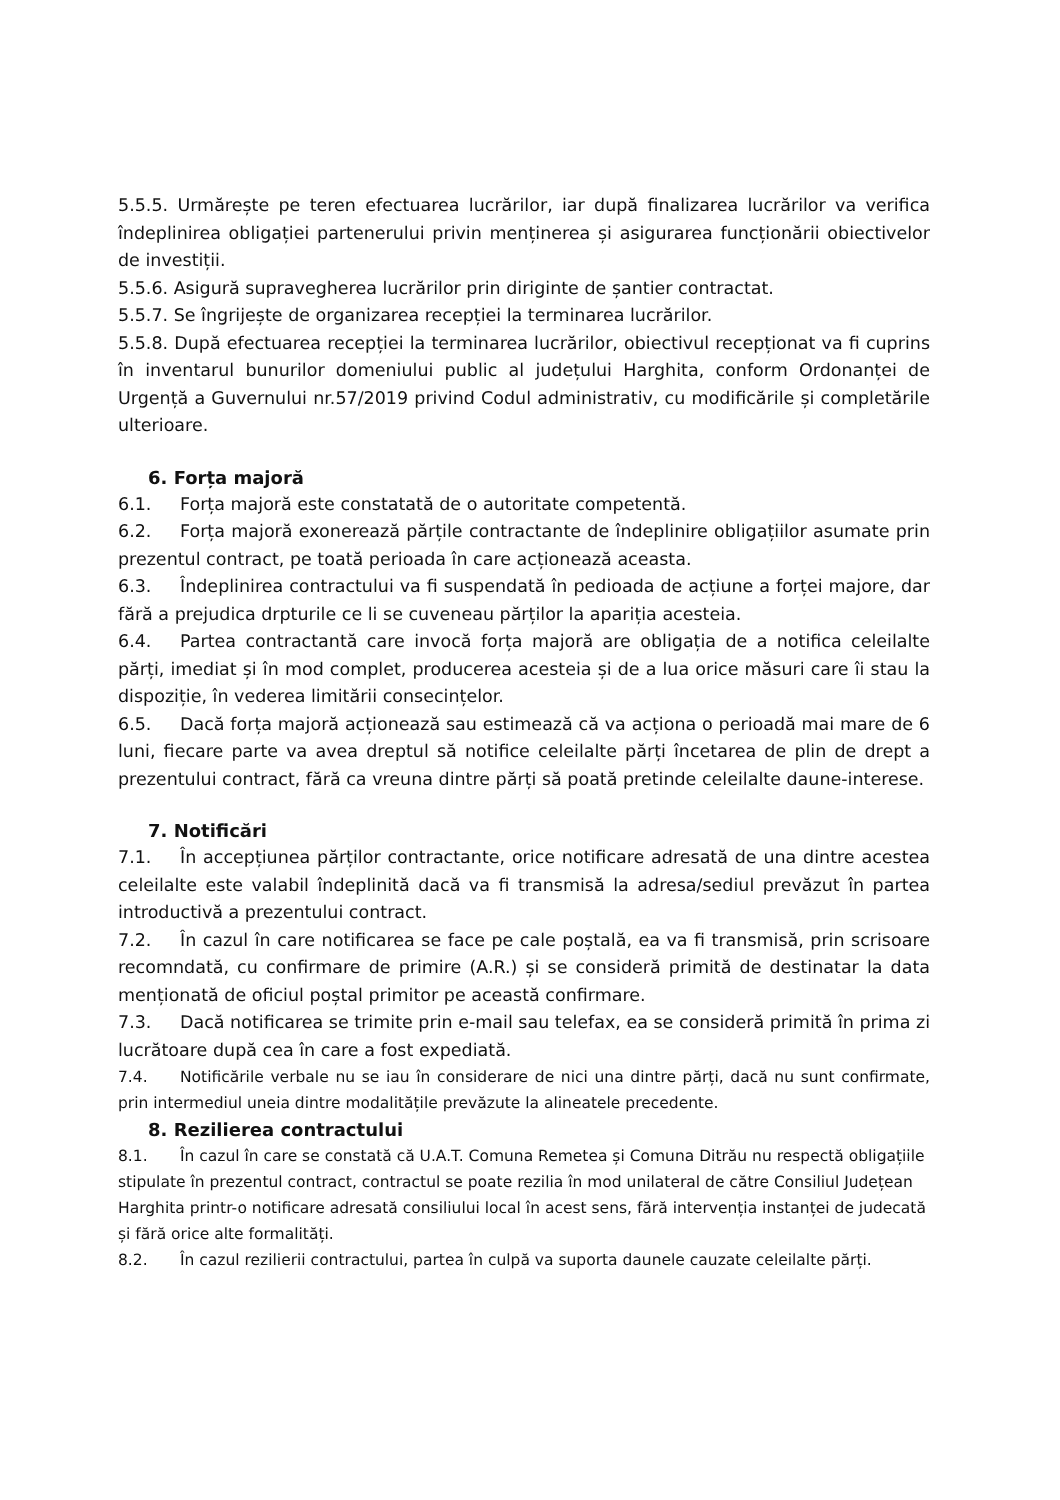5.5.5. Urmărește pe teren efectuarea lucrărilor, iar după finalizarea lucrărilor va verifica îndeplinirea obligației partenerului privin menținerea și asigurarea funcționării obiectivelor de investiții.
5.5.6. Asigură supravegherea lucrărilor prin diriginte de șantier contractat.
5.5.7. Se îngrijește de organizarea recepției la terminarea lucrărilor.
5.5.8. După efectuarea recepției la terminarea lucrărilor, obiectivul recepționat va fi cuprins în inventarul bunurilor domeniului public al județului Harghita, conform Ordonanței de Urgență a Guvernului nr.57/2019 privind Codul administrativ, cu modificările și completările ulterioare.
6. Forța majoră
6.1. Forța majoră este constatată de o autoritate competentă.
6.2. Forța majoră exonerează părțile contractante de îndeplinire obligațiilor asumate prin prezentul contract, pe toată perioada în care acționează aceasta.
6.3. Îndeplinirea contractului va fi suspendată în pedioada de acțiune a forței majore, dar fără a prejudica drpturile ce li se cuveneau părților la apariția acesteia.
6.4. Partea contractantă care invocă forța majoră are obligația de a notifica celeilalte părți, imediat și în mod complet, producerea acesteia și de a lua orice măsuri care îi stau la dispoziție, în vederea limitării consecințelor.
6.5. Dacă forța majoră acționează sau estimează că va acționa o perioadă mai mare de 6 luni, fiecare parte va avea dreptul să notifice celeilalte părți încetarea de plin de drept a prezentului contract, fără ca vreuna dintre părți să poată pretinde celeilalte daune-interese.
7. Notificări
7.1. În accepțiunea părților contractante, orice notificare adresată de una dintre acestea celeilalte este valabil îndeplinită dacă va fi transmisă la adresa/sediul prevăzut în partea introductivă a prezentului contract.
7.2. În cazul în care notificarea se face pe cale poștală, ea va fi transmisă, prin scrisoare recomndată, cu confirmare de primire (A.R.) și se consideră primită de destinatar la data menționată de oficiul poștal primitor pe această confirmare.
7.3. Dacă notificarea se trimite prin e-mail sau telefax, ea se consideră primită în prima zi lucrătoare după cea în care a fost expediată.
7.4. Notificările verbale nu se iau în considerare de nici una dintre părți, dacă nu sunt confirmate, prin intermediul uneia dintre modalitățile prevăzute la alineatele precedente.
8. Rezilierea contractului
8.1. În cazul în care se constată că U.A.T. Comuna Remetea și Comuna Ditrău nu respectă obligațiile stipulate în prezentul contract, contractul se poate rezilia în mod unilateral de către Consiliul Județean Harghita printr-o notificare adresată consiliului local în acest sens, fără intervenția instanței de judecată și fără orice alte formalități.
8.2. În cazul rezilierii contractului, partea în culpă va suporta daunele cauzate celeilalte părți.